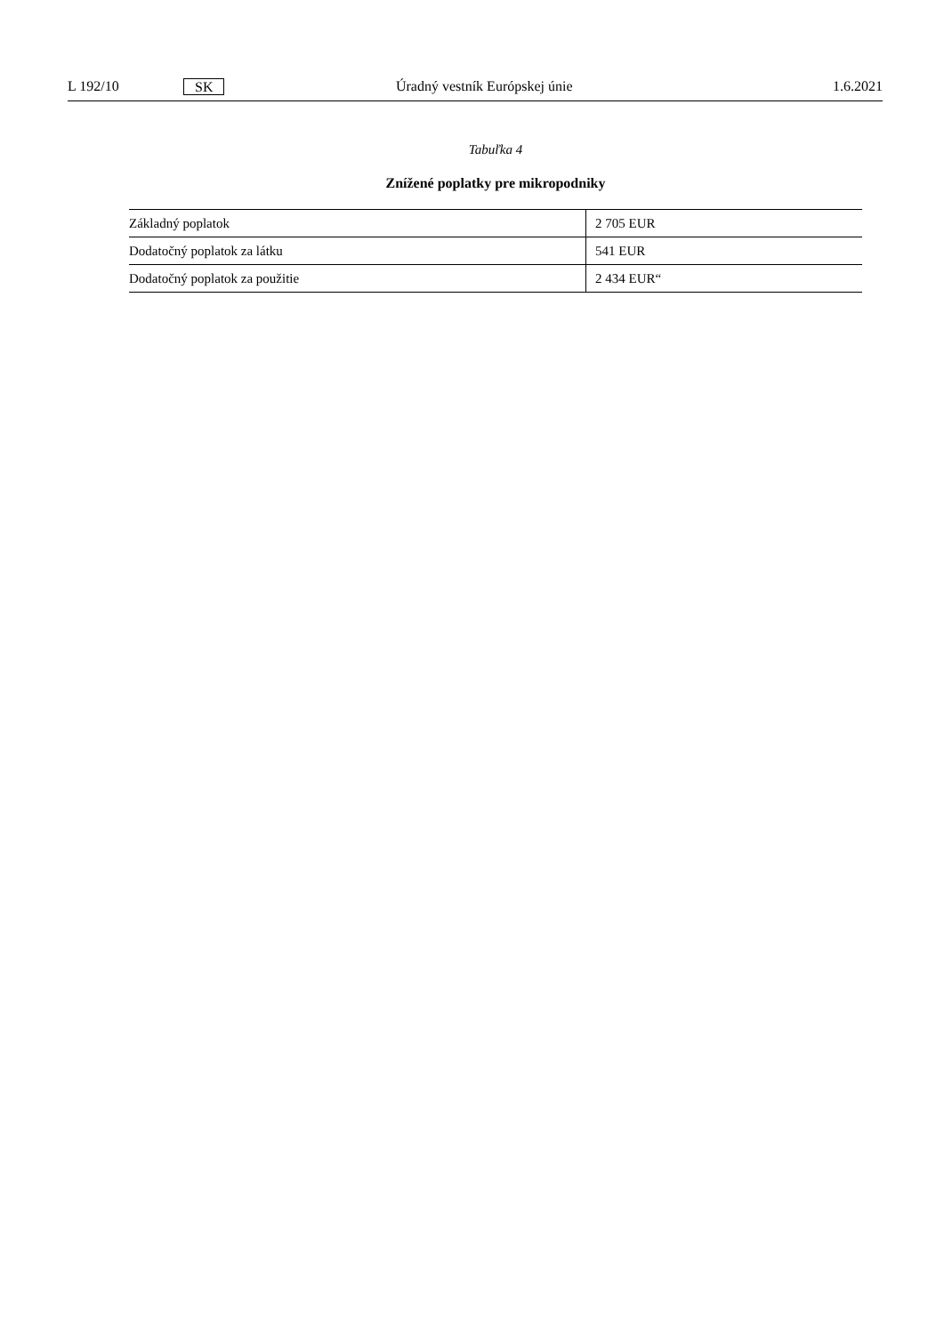L 192/10 SK Úradný vestník Európskej únie 1.6.2021
Tabuľka 4
Znížené poplatky pre mikropodniky
| Základný poplatok | 2 705 EUR |
| Dodatočný poplatok za látku | 541 EUR |
| Dodatočný poplatok za použitie | 2 434 EUR“ |